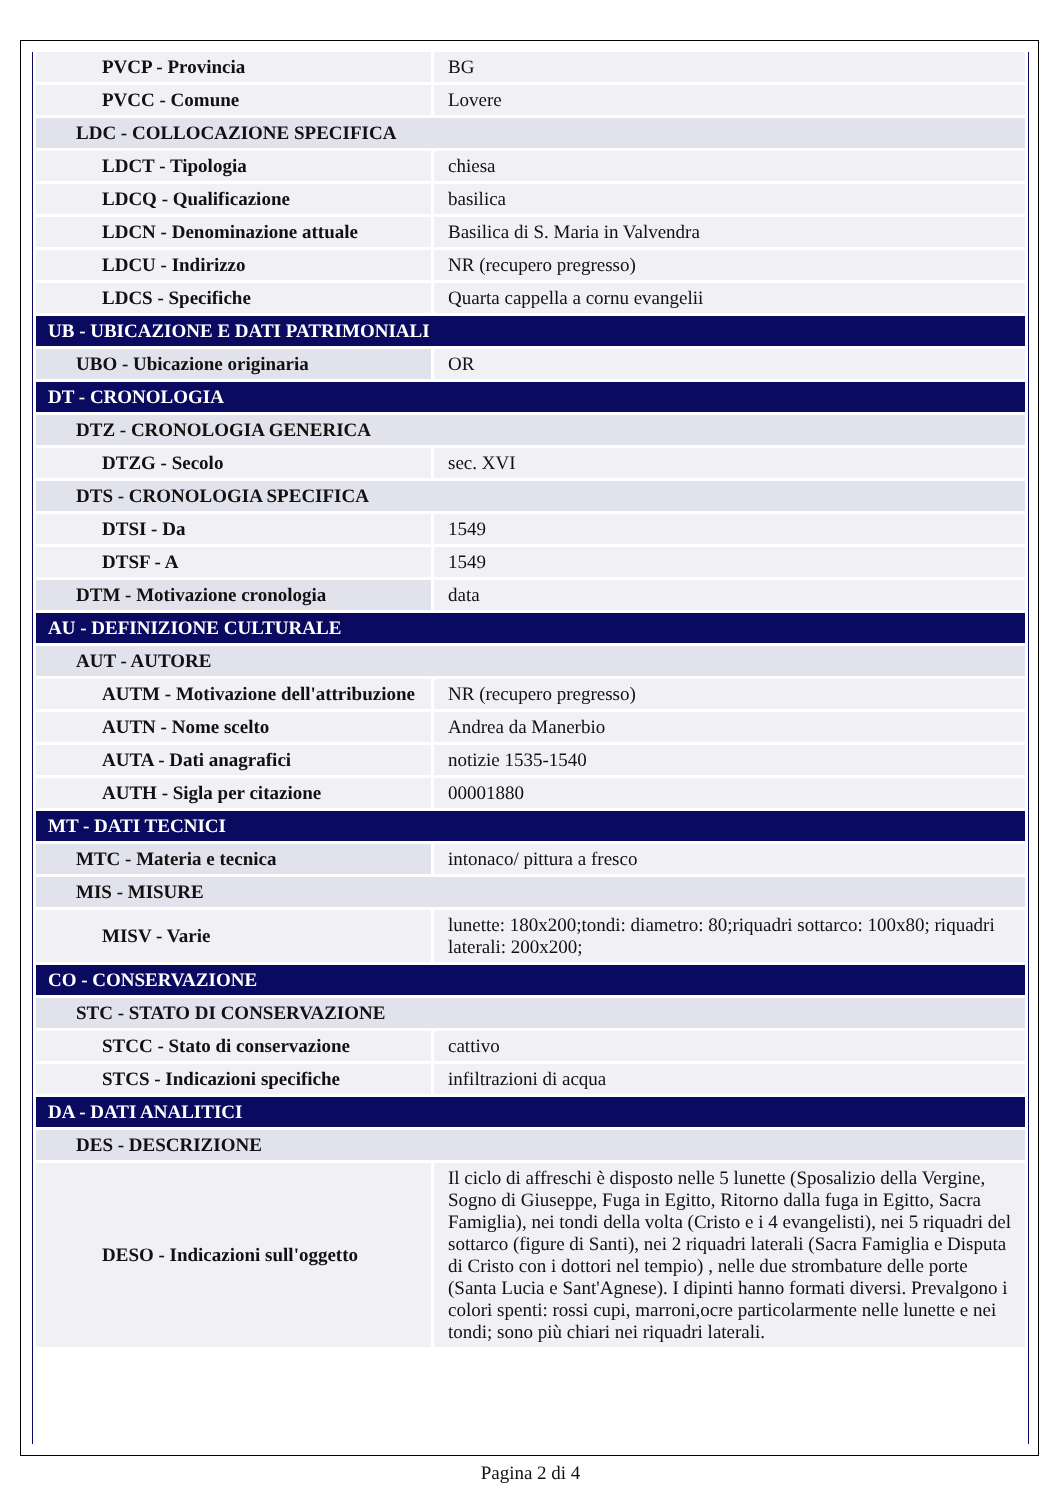| PVCP - Provincia | BG |
| PVCC - Comune | Lovere |
| LDC - COLLOCAZIONE SPECIFICA | |
| LDCT - Tipologia | chiesa |
| LDCQ - Qualificazione | basilica |
| LDCN - Denominazione attuale | Basilica di S. Maria in Valvendra |
| LDCU - Indirizzo | NR (recupero pregresso) |
| LDCS - Specifiche | Quarta cappella a cornu evangelii |
| UB - UBICAZIONE E DATI PATRIMONIALI | |
| UBO - Ubicazione originaria | OR |
| DT - CRONOLOGIA | |
| DTZ - CRONOLOGIA GENERICA | |
| DTZG - Secolo | sec. XVI |
| DTS - CRONOLOGIA SPECIFICA | |
| DTSI - Da | 1549 |
| DTSF - A | 1549 |
| DTM - Motivazione cronologia | data |
| AU - DEFINIZIONE CULTURALE | |
| AUT - AUTORE | |
| AUTM - Motivazione dell'attribuzione | NR (recupero pregresso) |
| AUTN - Nome scelto | Andrea da Manerbio |
| AUTA - Dati anagrafici | notizie 1535-1540 |
| AUTH - Sigla per citazione | 00001880 |
| MT - DATI TECNICI | |
| MTC - Materia e tecnica | intonaco/ pittura a fresco |
| MIS - MISURE | |
| MISV - Varie | lunette: 180x200;tondi: diametro: 80;riquadri sottarco: 100x80; riquadri laterali: 200x200; |
| CO - CONSERVAZIONE | |
| STC - STATO DI CONSERVAZIONE | |
| STCC - Stato di conservazione | cattivo |
| STCS - Indicazioni specifiche | infiltrazioni di acqua |
| DA - DATI ANALITICI | |
| DES - DESCRIZIONE | |
| DESO - Indicazioni sull'oggetto | Il ciclo di affreschi è disposto nelle 5 lunette (Sposalizio della Vergine, Sogno di Giuseppe, Fuga in Egitto, Ritorno dalla fuga in Egitto, Sacra Famiglia), nei tondi della volta (Cristo e i 4 evangelisti), nei 5 riquadri del sottarco (figure di Santi), nei 2 riquadri laterali (Sacra Famiglia e Disputa di Cristo con i dottori nel tempio) , nelle due strombature delle porte (Santa Lucia e Sant'Agnese). I dipinti hanno formati diversi. Prevalgono i colori spenti: rossi cupi, marroni,ocre particolarmente nelle lunette e nei tondi; sono più chiari nei riquadri laterali. |
Pagina 2 di 4